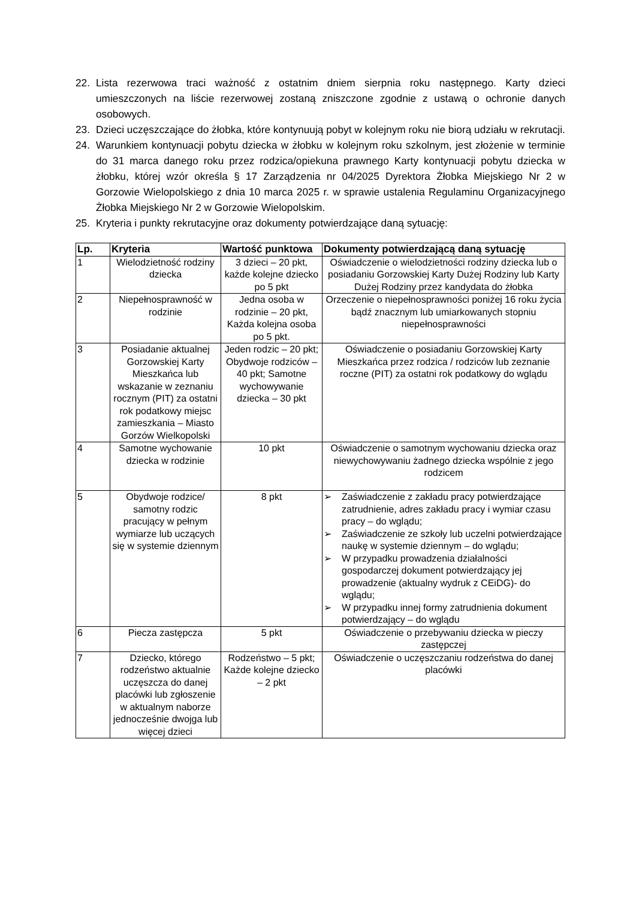22. Lista rezerwowa traci ważność z ostatnim dniem sierpnia roku następnego. Karty dzieci umieszczonych na liście rezerwowej zostaną zniszczone zgodnie z ustawą o ochronie danych osobowych.
23. Dzieci uczęszczające do żłobka, które kontynuują pobyt w kolejnym roku nie biorą udziału w rekrutacji.
24. Warunkiem kontynuacji pobytu dziecka w żłobku w kolejnym roku szkolnym, jest złożenie w terminie do 31 marca danego roku przez rodzica/opiekuna prawnego Karty kontynuacji pobytu dziecka w żłobku, której wzór określa § 17 Zarządzenia nr 04/2025 Dyrektora Żłobka Miejskiego Nr 2 w Gorzowie Wielopolskiego z dnia 10 marca 2025 r. w sprawie ustalenia Regulaminu Organizacyjnego Żłobka Miejskiego Nr 2 w Gorzowie Wielopolskim.
25. Kryteria i punkty rekrutacyjne oraz dokumenty potwierdzające daną sytuację:
| Lp. | Kryteria | Wartość punktowa | Dokumenty potwierdzającą daną sytuację |
| --- | --- | --- | --- |
| 1 | Wielodzietność rodziny dziecka | 3 dzieci – 20 pkt, każde kolejne dziecko po 5 pkt | Oświadczenie o wielodzietności rodziny dziecka lub o posiadaniu Gorzowskiej Karty Dużej Rodziny lub Karty Dużej Rodziny przez kandydata do żłobka |
| 2 | Niepełnosprawność w rodzinie | Jedna osoba w rodzinie – 20 pkt, Każda kolejna osoba po 5 pkt. | Orzeczenie o niepełnosprawności poniżej 16 roku życia bądź znacznym lub umiarkowanych stopniu niepełnosprawności |
| 3 | Posiadanie aktualnej Gorzowskiej Karty Mieszkańca lub wskazanie w zeznaniu rocznym (PIT) za ostatni rok podatkowy miejsc zamieszkania – Miasto Gorzów Wielkopolski | Jeden rodzic – 20 pkt; Obydwoje rodziców – 40 pkt; Samotne wychowywanie dziecka – 30 pkt | Oświadczenie o posiadaniu Gorzowskiej Karty Mieszkańca przez rodzica / rodziców lub zeznanie roczne (PIT) za ostatni rok podatkowy do wglądu |
| 4 | Samotne wychowanie dziecka w rodzinie | 10 pkt | Oświadczenie o samotnym wychowaniu dziecka oraz niewychowywaniu żadnego dziecka wspólnie z jego rodzicem |
| 5 | Obydwoje rodzice/ samotny rodzic pracujący w pełnym wymiarze lub uczących się w systemie dziennym | 8 pkt | ➢ Zaświadczenie z zakładu pracy potwierdzające zatrudnienie, adres zakładu pracy i wymiar czasu pracy – do wglądu; ➢ Zaświadczenie ze szkoły lub uczelni potwierdzające naukę w systemie dziennym – do wglądu; ➢ W przypadku prowadzenia działalności gospodarczej dokument potwierdzający jej prowadzenie (aktualny wydruk z CEiDG)- do wglądu; ➢ W przypadku innej formy zatrudnienia dokument potwierdzający – do wglądu |
| 6 | Piecza zastępcza | 5 pkt | Oświadczenie o przebywaniu dziecka w pieczy zastępczej |
| 7 | Dziecko, którego rodzeństwo aktualnie uczęszcza do danej placówki lub zgłoszenie w aktualnym naborze jednocześnie dwojga lub więcej dzieci | Rodzeństwo – 5 pkt; Każde kolejne dziecko – 2 pkt | Oświadczenie o uczęszczaniu rodzeństwa do danej placówki |